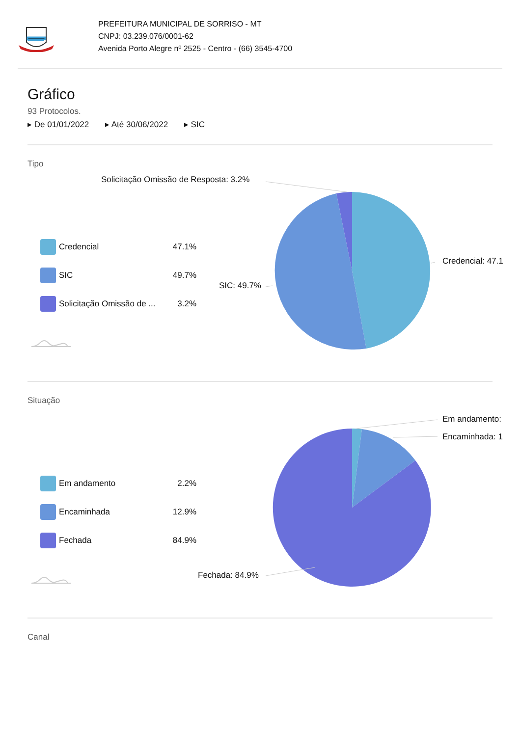PREFEITURA MUNICIPAL DE SORRISO - MT
CNPJ: 03.239.076/0001-62
Avenida Porto Alegre nº 2525 - Centro - (66) 3545-4700
Gráfico
93 Protocolos.
▸ De 01/01/2022 ▸ Até 30/06/2022 ▸ SIC
Tipo
Solicitação Omissão de Resposta: 3.2%
Credencial: 47.1
SIC: 49.7%
Credencial 47.1%
SIC 49.7%
Solicitação Omissão de ... 3.2%
Situação
Em andamento:
Encaminhada: 1
Fechada: 84.9%
Em andamento 2.2%
Encaminhada 12.9%
Fechada 84.9%
Canal